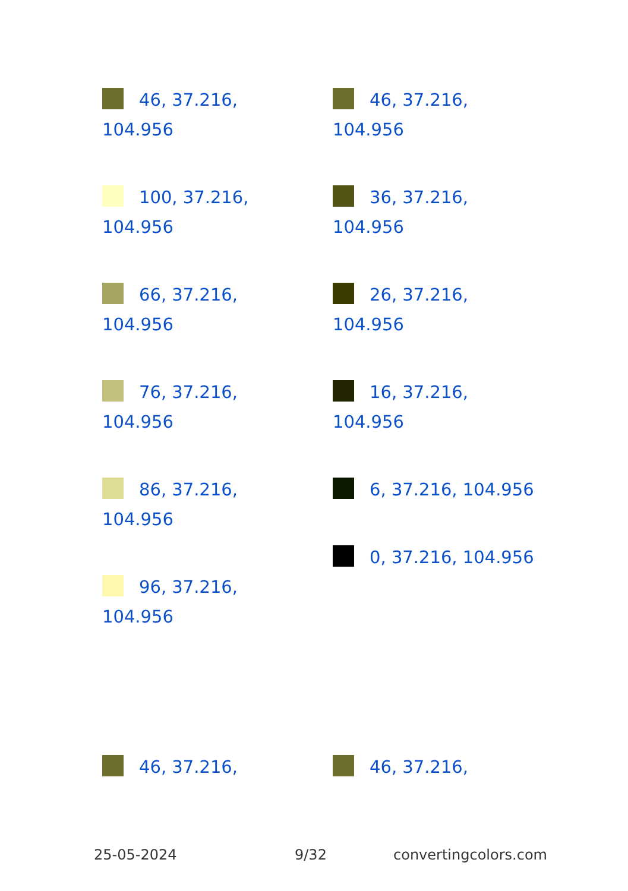46, 37.216, 104.956
100, 37.216, 104.956
66, 37.216, 104.956
76, 37.216, 104.956
86, 37.216, 104.956
96, 37.216, 104.956
46, 37.216,
46, 37.216, 104.956
36, 37.216, 104.956
26, 37.216, 104.956
16, 37.216, 104.956
6, 37.216, 104.956
0, 37.216, 104.956
46, 37.216,
25-05-2024 9/32 convertingcolors.com